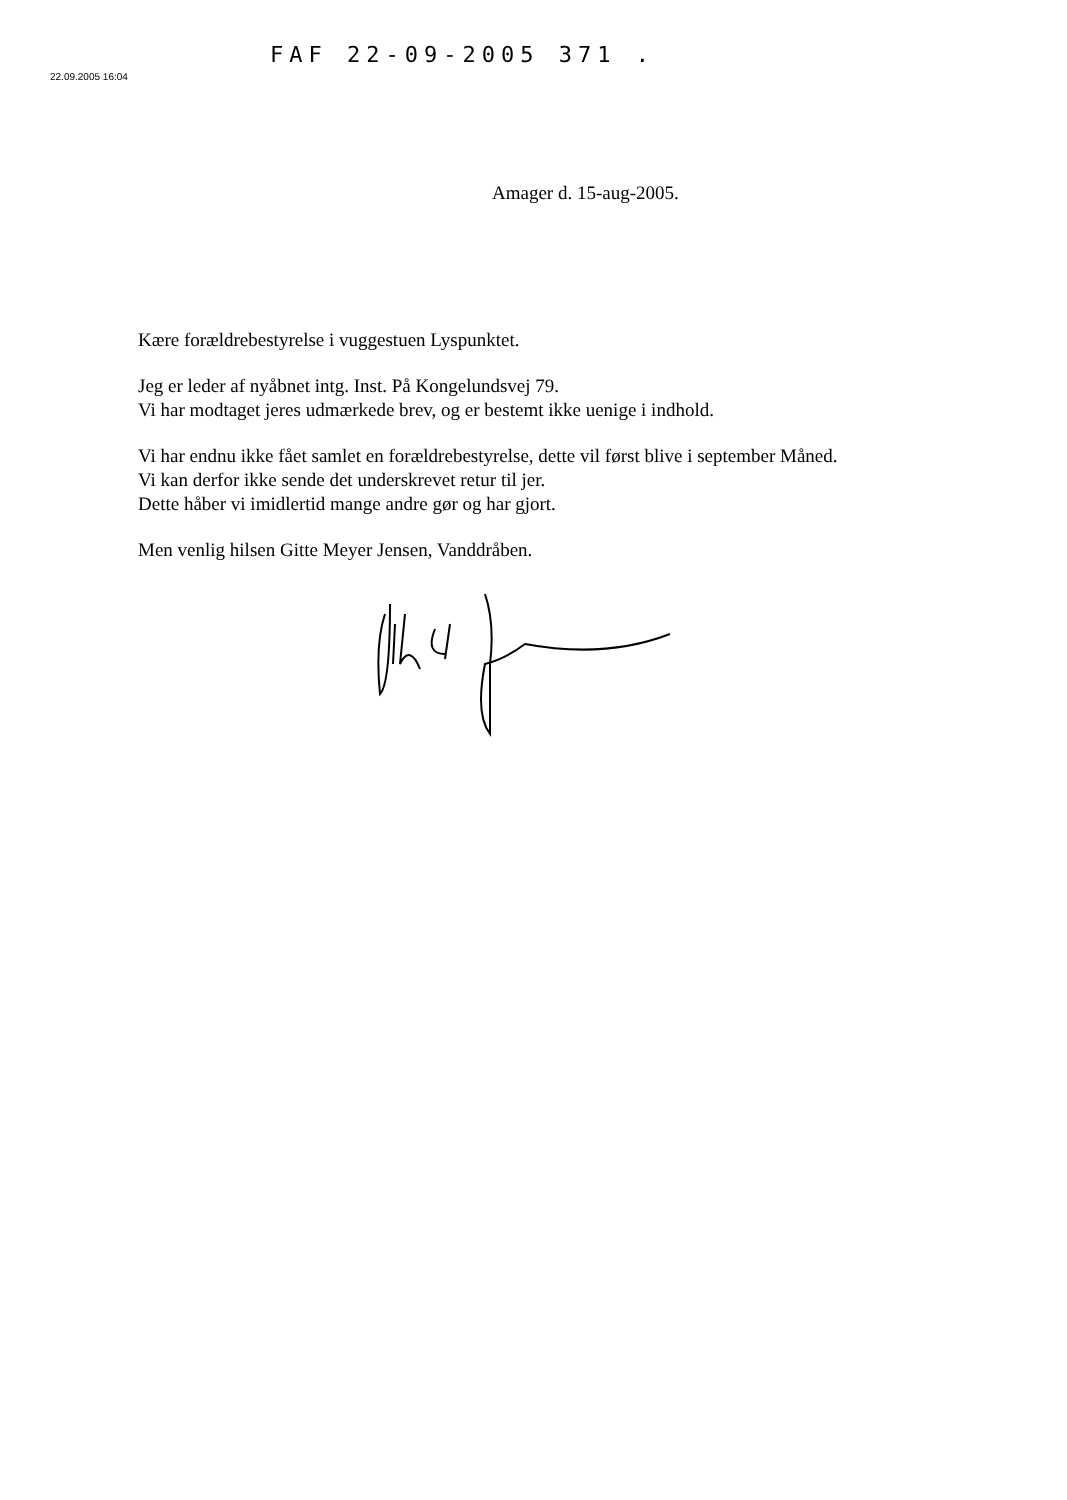FAF 22-09-2005 371 .
22.09.2005 16:04
Amager d. 15-aug-2005.
Kære forældrebestyrelse i vuggestuen Lyspunktet.
Jeg er leder af nyåbnet intg. Inst. På Kongelundsvej 79.
Vi har modtaget jeres udmærkede brev, og er bestemt ikke uenige i indhold.
Vi har endnu ikke fået samlet en forældrebestyrelse, dette vil først blive i september Måned.
Vi kan derfor ikke sende det underskrevet retur til jer.
Dette håber vi imidlertid mange andre gør og har gjort.
Men venlig hilsen Gitte Meyer Jensen, Vanddråben.